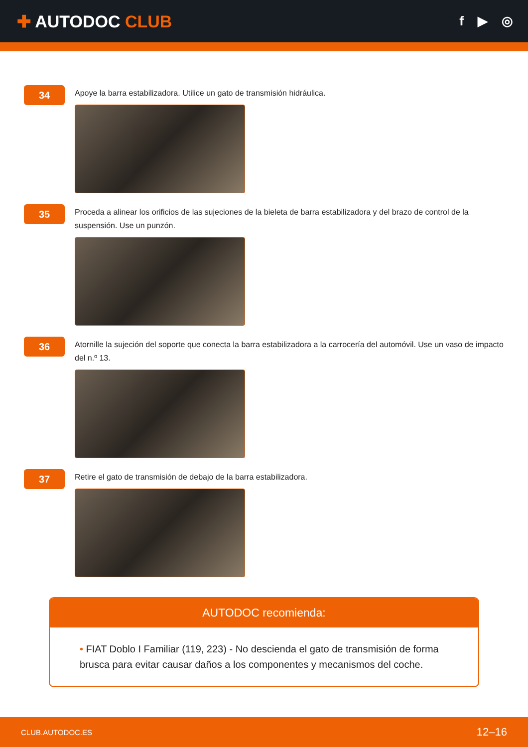✚ AUTODOC CLUB
f ▶ ◎
34
Apoye la barra estabilizadora. Utilice un gato de transmisión hidráulica.
35
Proceda a alinear los orificios de las sujeciones de la bieleta de barra estabilizadora y del brazo de control de la suspensión. Use un punzón.
36
Atornille la sujeción del soporte que conecta la barra estabilizadora a la carrocería del automóvil. Use un vaso de impacto del n.º 13.
37
Retire el gato de transmisión de debajo de la barra estabilizadora.
AUTODOC recomienda:
• FIAT Doblo I Familiar (119, 223) - No descienda el gato de transmisión de forma brusca para evitar causar daños a los componentes y mecanismos del coche.
CLUB.AUTODOC.ES 12–16